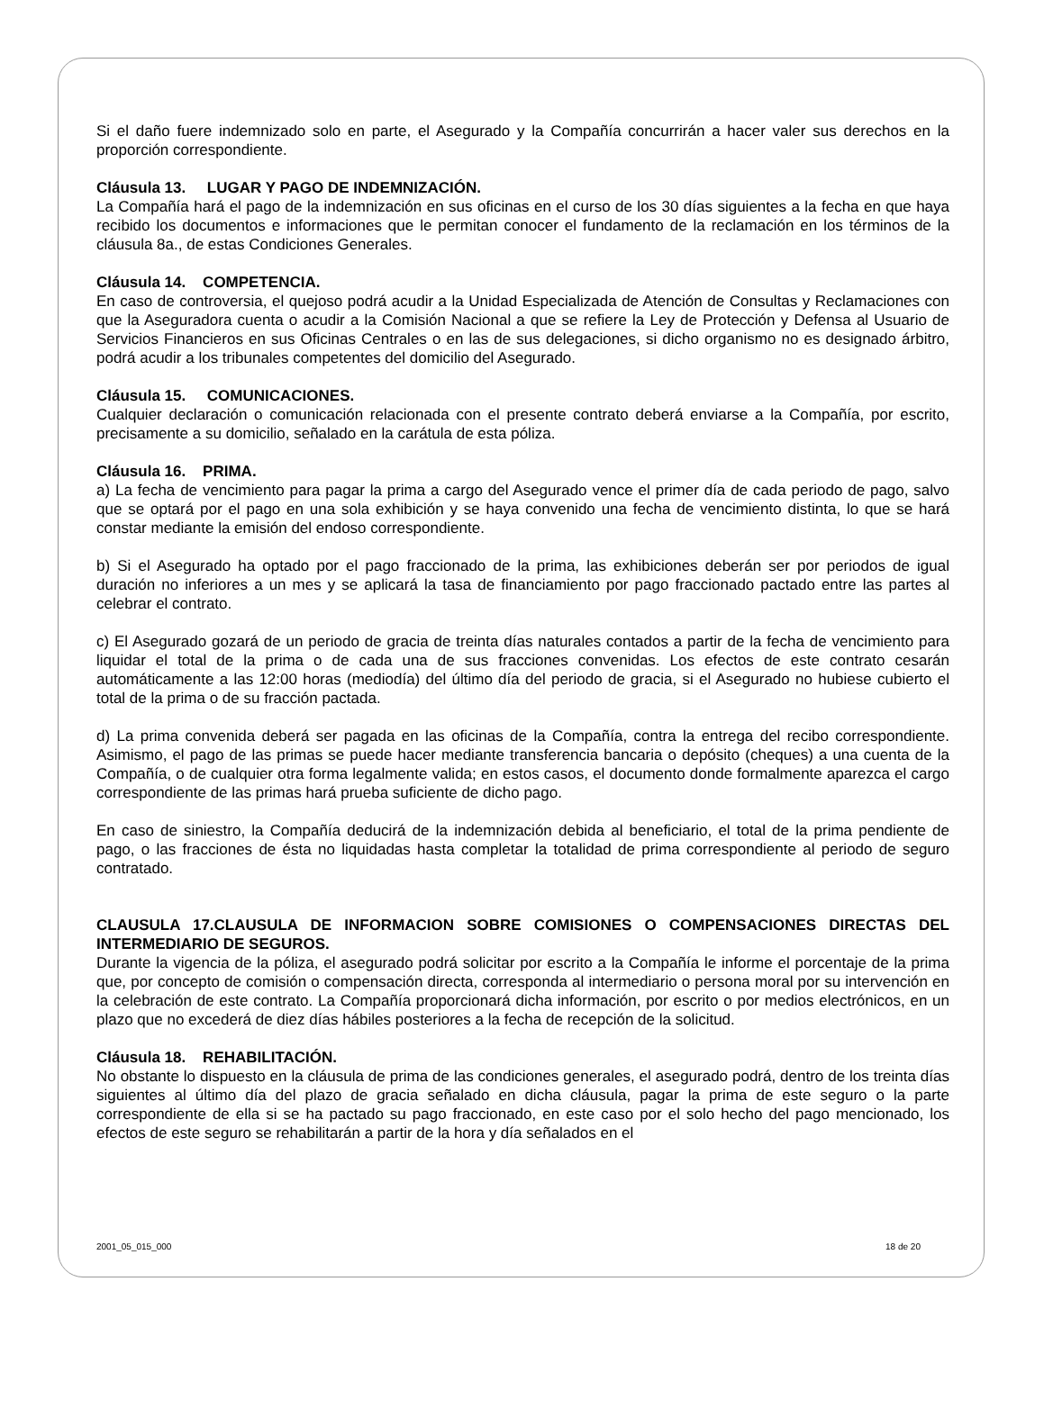Si el daño fuere indemnizado solo en parte, el Asegurado y la Compañía concurrirán a hacer valer sus derechos en la proporción correspondiente.
Cláusula 13. LUGAR Y PAGO DE INDEMNIZACIÓN.
La Compañía hará el pago de la indemnización en sus oficinas en el curso de los 30 días siguientes a la fecha en que haya recibido los documentos e informaciones que le permitan conocer el fundamento de la reclamación en los términos de la cláusula 8a., de estas Condiciones Generales.
Cláusula 14. COMPETENCIA.
En caso de controversia, el quejoso podrá acudir a la Unidad Especializada de Atención de Consultas y Reclamaciones con que la Aseguradora cuenta o acudir a la Comisión Nacional a que se refiere la Ley de Protección y Defensa al Usuario de Servicios Financieros en sus Oficinas Centrales o en las de sus delegaciones, si dicho organismo no es designado árbitro, podrá acudir a los tribunales competentes del domicilio del Asegurado.
Cláusula 15. COMUNICACIONES.
Cualquier declaración o comunicación relacionada con el presente contrato deberá enviarse a la Compañía, por escrito, precisamente a su domicilio, señalado en la carátula de esta póliza.
Cláusula 16. PRIMA.
a) La fecha de vencimiento para pagar la prima a cargo del Asegurado vence el primer día de cada periodo de pago, salvo que se optará por el pago en una sola exhibición y se haya convenido una fecha de vencimiento distinta, lo que se hará constar mediante la emisión del endoso correspondiente.
b) Si el Asegurado ha optado por el pago fraccionado de la prima, las exhibiciones deberán ser por periodos de igual duración no inferiores a un mes y se aplicará la tasa de financiamiento por pago fraccionado pactado entre las partes al celebrar el contrato.
c) El Asegurado gozará de un periodo de gracia de treinta días naturales contados a partir de la fecha de vencimiento para liquidar el total de la prima o de cada una de sus fracciones convenidas. Los efectos de este contrato cesarán automáticamente a las 12:00 horas (mediodía) del último día del periodo de gracia, si el Asegurado no hubiese cubierto el total de la prima o de su fracción pactada.
d) La prima convenida deberá ser pagada en las oficinas de la Compañía, contra la entrega del recibo correspondiente. Asimismo, el pago de las primas se puede hacer mediante transferencia bancaria o depósito (cheques) a una cuenta de la Compañía, o de cualquier otra forma legalmente valida; en estos casos, el documento donde formalmente aparezca el cargo correspondiente de las primas hará prueba suficiente de dicho pago.
En caso de siniestro, la Compañía deducirá de la indemnización debida al beneficiario, el total de la prima pendiente de pago, o las fracciones de ésta no liquidadas hasta completar la totalidad de prima correspondiente al periodo de seguro contratado.
CLAUSULA 17.CLAUSULA DE INFORMACION SOBRE COMISIONES O COMPENSACIONES DIRECTAS DEL INTERMEDIARIO DE SEGUROS.
Durante la vigencia de la póliza, el asegurado podrá solicitar por escrito a la Compañía le informe el porcentaje de la prima que, por concepto de comisión o compensación directa, corresponda al intermediario o persona moral por su intervención en la celebración de este contrato. La Compañía proporcionará dicha información, por escrito o por medios electrónicos, en un plazo que no excederá de diez días hábiles posteriores a la fecha de recepción de la solicitud.
Cláusula 18. REHABILITACIÓN.
No obstante lo dispuesto en la cláusula de prima de las condiciones generales, el asegurado podrá, dentro de los treinta días siguientes al último día del plazo de gracia señalado en dicha cláusula, pagar la prima de este seguro o la parte correspondiente de ella si se ha pactado su pago fraccionado, en este caso por el solo hecho del pago mencionado, los efectos de este seguro se rehabilitarán a partir de la hora y día señalados en el
2001_05_015_000 18 de 20